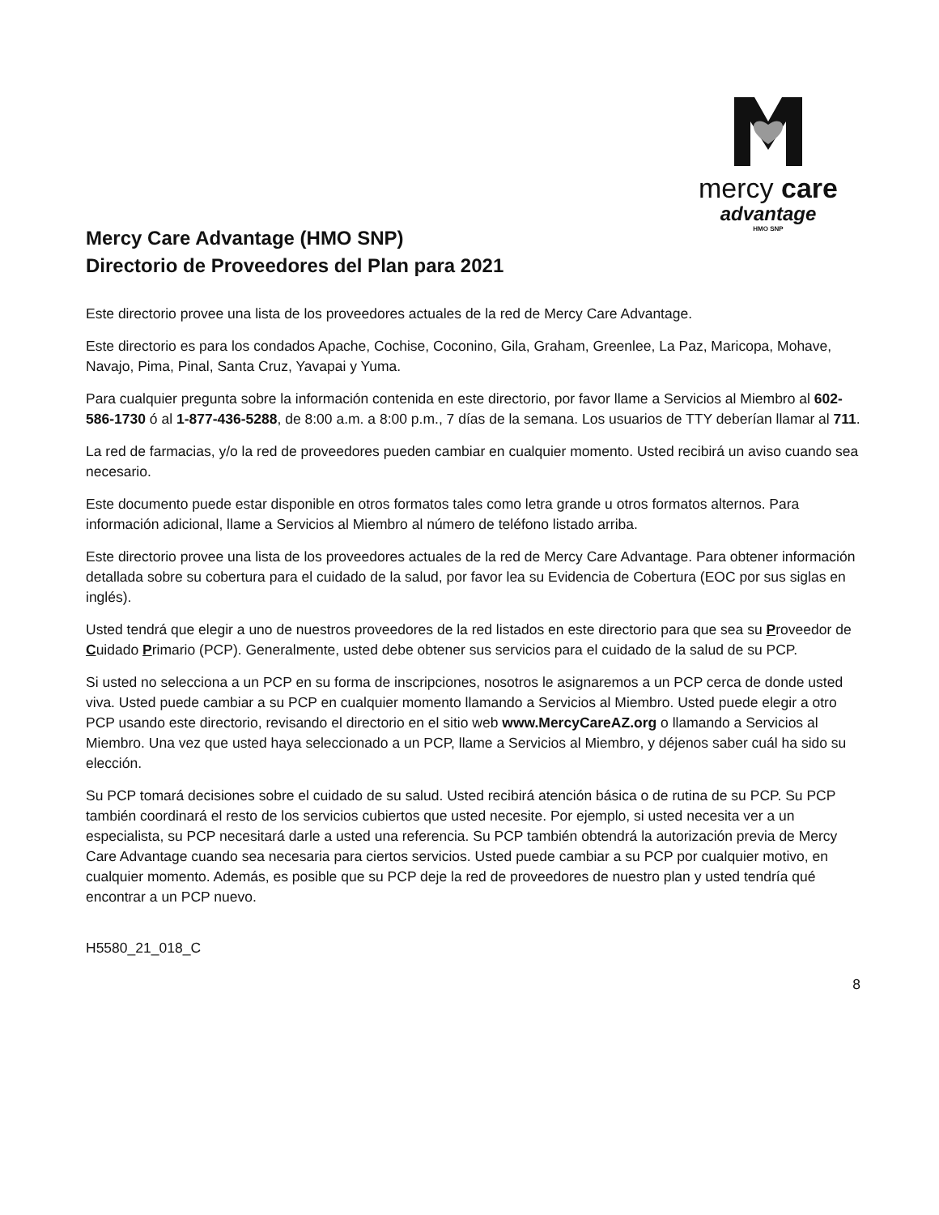mercy care
advantage
HMO SNP
Mercy Care Advantage (HMO SNP)
Directorio de Proveedores del Plan para 2021
Este directorio provee una lista de los proveedores actuales de la red de Mercy Care Advantage.
Este directorio es para los condados Apache, Cochise, Coconino, Gila, Graham, Greenlee, La Paz, Maricopa, Mohave, Navajo, Pima, Pinal, Santa Cruz, Yavapai y Yuma.
Para cualquier pregunta sobre la información contenida en este directorio, por favor llame a Servicios al Miembro al 602-586-1730 ó al 1-877-436-5288, de 8:00 a.m. a 8:00 p.m., 7 días de la semana. Los usuarios de TTY deberían llamar al 711.
La red de farmacias, y/o la red de proveedores pueden cambiar en cualquier momento. Usted recibirá un aviso cuando sea necesario.
Este documento puede estar disponible en otros formatos tales como letra grande u otros formatos alternos. Para información adicional, llame a Servicios al Miembro al número de teléfono listado arriba.
Este directorio provee una lista de los proveedores actuales de la red de Mercy Care Advantage. Para obtener información detallada sobre su cobertura para el cuidado de la salud, por favor lea su Evidencia de Cobertura (EOC por sus siglas en inglés).
Usted tendrá que elegir a uno de nuestros proveedores de la red listados en este directorio para que sea su Proveedor de Cuidado Primario (PCP). Generalmente, usted debe obtener sus servicios para el cuidado de la salud de su PCP.
Si usted no selecciona a un PCP en su forma de inscripciones, nosotros le asignaremos a un PCP cerca de donde usted viva. Usted puede cambiar a su PCP en cualquier momento llamando a Servicios al Miembro. Usted puede elegir a otro PCP usando este directorio, revisando el directorio en el sitio web www.MercyCareAZ.org o llamando a Servicios al Miembro. Una vez que usted haya seleccionado a un PCP, llame a Servicios al Miembro, y déjenos saber cuál ha sido su elección.
Su PCP tomará decisiones sobre el cuidado de su salud. Usted recibirá atención básica o de rutina de su PCP. Su PCP también coordinará el resto de los servicios cubiertos que usted necesite. Por ejemplo, si usted necesita ver a un especialista, su PCP necesitará darle a usted una referencia. Su PCP también obtendrá la autorización previa de Mercy Care Advantage cuando sea necesaria para ciertos servicios. Usted puede cambiar a su PCP por cualquier motivo, en cualquier momento. Además, es posible que su PCP deje la red de proveedores de nuestro plan y usted tendría qué encontrar a un PCP nuevo.
H5580_21_018_C
8